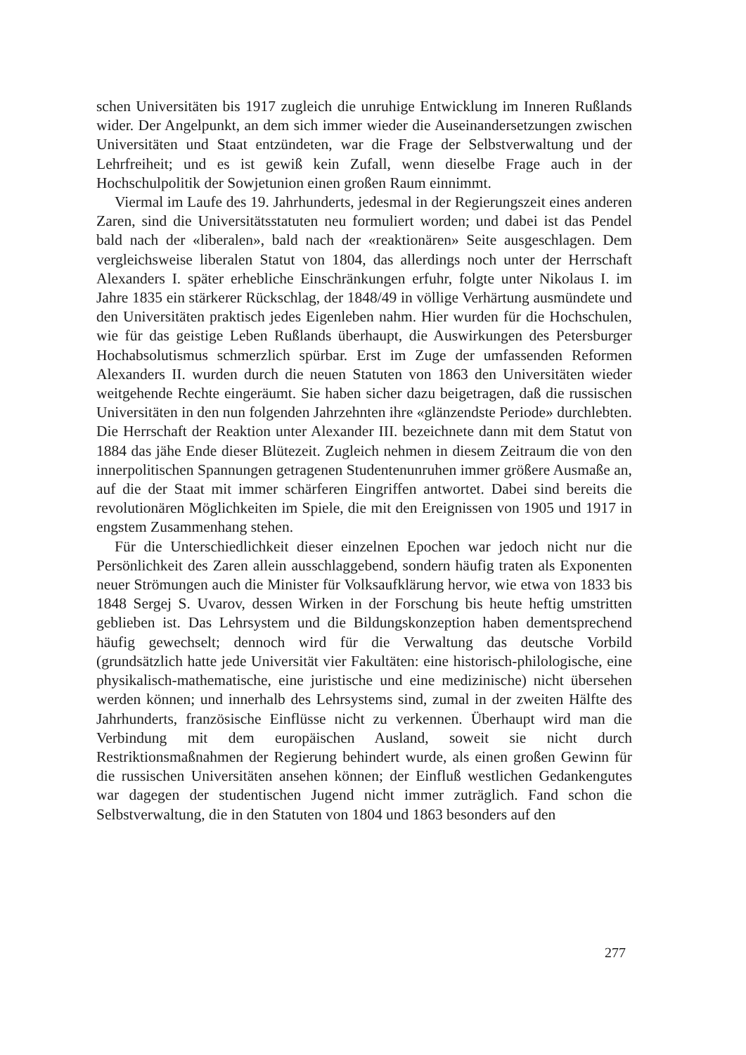schen Universitäten bis 1917 zugleich die unruhige Entwicklung im Inneren Rußlands wider. Der Angelpunkt, an dem sich immer wieder die Auseinandersetzungen zwischen Universitäten und Staat entzündeten, war die Frage der Selbstverwaltung und der Lehrfreiheit; und es ist gewiß kein Zufall, wenn dieselbe Frage auch in der Hochschulpolitik der Sowjetunion einen großen Raum einnimmt.
Viermal im Laufe des 19. Jahrhunderts, jedesmal in der Regierungszeit eines anderen Zaren, sind die Universitätsstatuten neu formuliert worden; und dabei ist das Pendel bald nach der «liberalen», bald nach der «reaktionären» Seite ausgeschlagen. Dem vergleichsweise liberalen Statut von 1804, das allerdings noch unter der Herrschaft Alexanders I. später erhebliche Einschränkungen erfuhr, folgte unter Nikolaus I. im Jahre 1835 ein stärkerer Rückschlag, der 1848/49 in völlige Verhärtung ausmündete und den Universitäten praktisch jedes Eigenleben nahm. Hier wurden für die Hochschulen, wie für das geistige Leben Rußlands überhaupt, die Auswirkungen des Petersburger Hochabsolutismus schmerzlich spürbar. Erst im Zuge der umfassenden Reformen Alexanders II. wurden durch die neuen Statuten von 1863 den Universitäten wieder weitgehende Rechte eingeräumt. Sie haben sicher dazu beigetragen, daß die russischen Universitäten in den nun folgenden Jahrzehnten ihre «glänzendste Periode» durchlebten. Die Herrschaft der Reaktion unter Alexander III. bezeichnete dann mit dem Statut von 1884 das jähe Ende dieser Blütezeit. Zugleich nehmen in diesem Zeitraum die von den innerpolitischen Spannungen getragenen Studentenunruhen immer größere Ausmaße an, auf die der Staat mit immer schärferen Eingriffen antwortet. Dabei sind bereits die revolutionären Möglichkeiten im Spiele, die mit den Ereignissen von 1905 und 1917 in engstem Zusammenhang stehen.
Für die Unterschiedlichkeit dieser einzelnen Epochen war jedoch nicht nur die Persönlichkeit des Zaren allein ausschlaggebend, sondern häufig traten als Exponenten neuer Strömungen auch die Minister für Volksaufklärung hervor, wie etwa von 1833 bis 1848 Sergej S. Uvarov, dessen Wirken in der Forschung bis heute heftig umstritten geblieben ist. Das Lehrsystem und die Bildungskonzeption haben dementsprechend häufig gewechselt; dennoch wird für die Verwaltung das deutsche Vorbild (grundsätzlich hatte jede Universität vier Fakultäten: eine historisch-philologische, eine physikalisch-mathematische, eine juristische und eine medizinische) nicht übersehen werden können; und innerhalb des Lehrsystems sind, zumal in der zweiten Hälfte des Jahrhunderts, französische Einflüsse nicht zu verkennen. Überhaupt wird man die Verbindung mit dem europäischen Ausland, soweit sie nicht durch Restriktionsmaßnahmen der Regierung behindert wurde, als einen großen Gewinn für die russischen Universitäten ansehen können; der Einfluß westlichen Gedankengutes war dagegen der studentischen Jugend nicht immer zuträglich. Fand schon die Selbstverwaltung, die in den Statuten von 1804 und 1863 besonders auf den
277